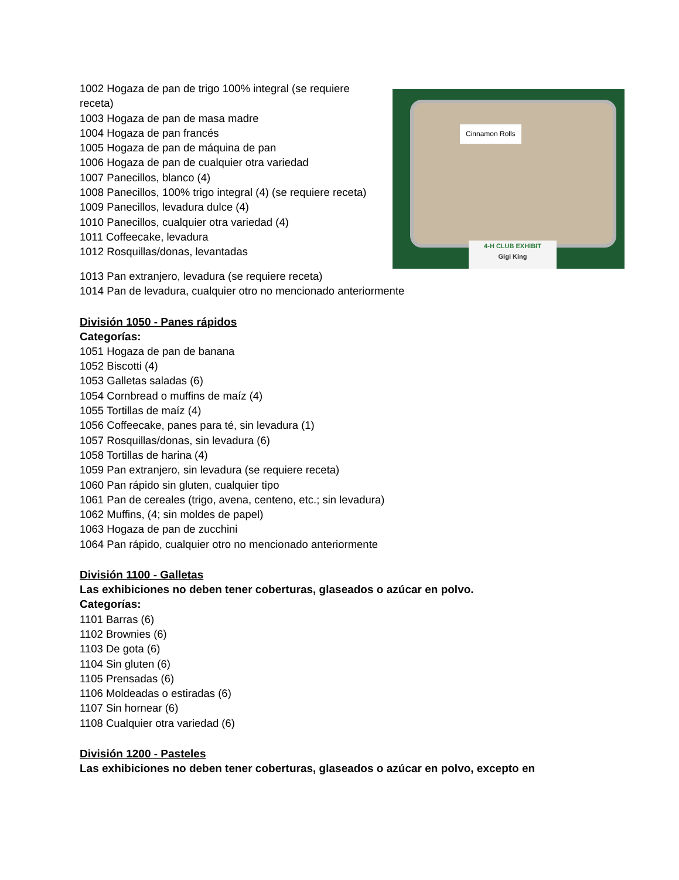1002 Hogaza de pan de trigo 100% integral (se requiere receta)
1003 Hogaza de pan de masa madre
1004 Hogaza de pan francés
1005 Hogaza de pan de máquina de pan
1006 Hogaza de pan de cualquier otra variedad
1007 Panecillos, blanco (4)
1008 Panecillos, 100% trigo integral (4) (se requiere receta)
1009 Panecillos, levadura dulce (4)
1010 Panecillos, cualquier otra variedad (4)
1011 Coffeecake, levadura
1012 Rosquillas/donas, levantadas
Cinnamon Rolls
4-H CLUB EXHIBIT
Gigi King
1013 Pan extranjero, levadura (se requiere receta)
1014 Pan de levadura, cualquier otro no mencionado anteriormente
División 1050 - Panes rápidos
Categorías:
1051 Hogaza de pan de banana
1052 Biscotti (4)
1053 Galletas saladas (6)
1054 Cornbread o muffins de maíz (4)
1055 Tortillas de maíz (4)
1056 Coffeecake, panes para té, sin levadura (1)
1057 Rosquillas/donas, sin levadura (6)
1058 Tortillas de harina (4)
1059 Pan extranjero, sin levadura (se requiere receta)
1060 Pan rápido sin gluten, cualquier tipo
1061 Pan de cereales (trigo, avena, centeno, etc.; sin levadura)
1062 Muffins, (4; sin moldes de papel)
1063 Hogaza de pan de zucchini
1064 Pan rápido, cualquier otro no mencionado anteriormente
División 1100 - Galletas
Las exhibiciones no deben tener coberturas, glaseados o azúcar en polvo.
Categorías:
1101 Barras (6)
1102 Brownies (6)
1103 De gota (6)
1104 Sin gluten (6)
1105 Prensadas (6)
1106 Moldeadas o estiradas (6)
1107 Sin hornear (6)
1108 Cualquier otra variedad (6)
División 1200 - Pasteles
Las exhibiciones no deben tener coberturas, glaseados o azúcar en polvo, excepto en